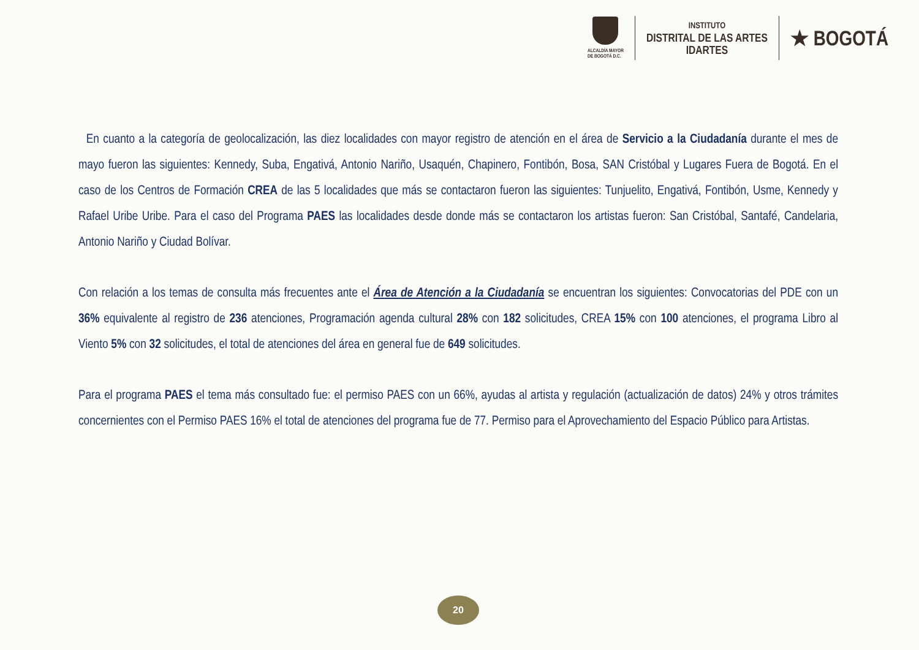ALCALDÍA MAYOR
DE BOGOTÁ D.C.
INSTITUTO
DISTRITAL DE LAS ARTES
IDARTES
★ BOGOTÁ
En cuanto a la categoría de geolocalización, las diez localidades con mayor registro de atención en el área de Servicio a la Ciudadanía durante el mes de mayo fueron las siguientes: Kennedy, Suba, Engativá, Antonio Nariño, Usaquén, Chapinero, Fontibón, Bosa, SAN Cristóbal y Lugares Fuera de Bogotá. En el caso de los Centros de Formación CREA de las 5 localidades que más se contactaron fueron las siguientes: Tunjuelito, Engativá, Fontibón, Usme, Kennedy y Rafael Uribe Uribe. Para el caso del Programa PAES las localidades desde donde más se contactaron los artistas fueron: San Cristóbal, Santafé, Candelaria, Antonio Nariño y Ciudad Bolívar.
Con relación a los temas de consulta más frecuentes ante el Área de Atención a la Ciudadanía se encuentran los siguientes: Convocatorias del PDE con un 36% equivalente al registro de 236 atenciones, Programación agenda cultural 28% con 182 solicitudes, CREA 15% con 100 atenciones, el programa Libro al Viento 5% con 32 solicitudes, el total de atenciones del área en general fue de 649 solicitudes.
Para el programa PAES el tema más consultado fue: el permiso PAES con un 66%, ayudas al artista y regulación (actualización de datos) 24% y otros trámites concernientes con el Permiso PAES 16% el total de atenciones del programa fue de 77. Permiso para el Aprovechamiento del Espacio Público para Artistas.
20